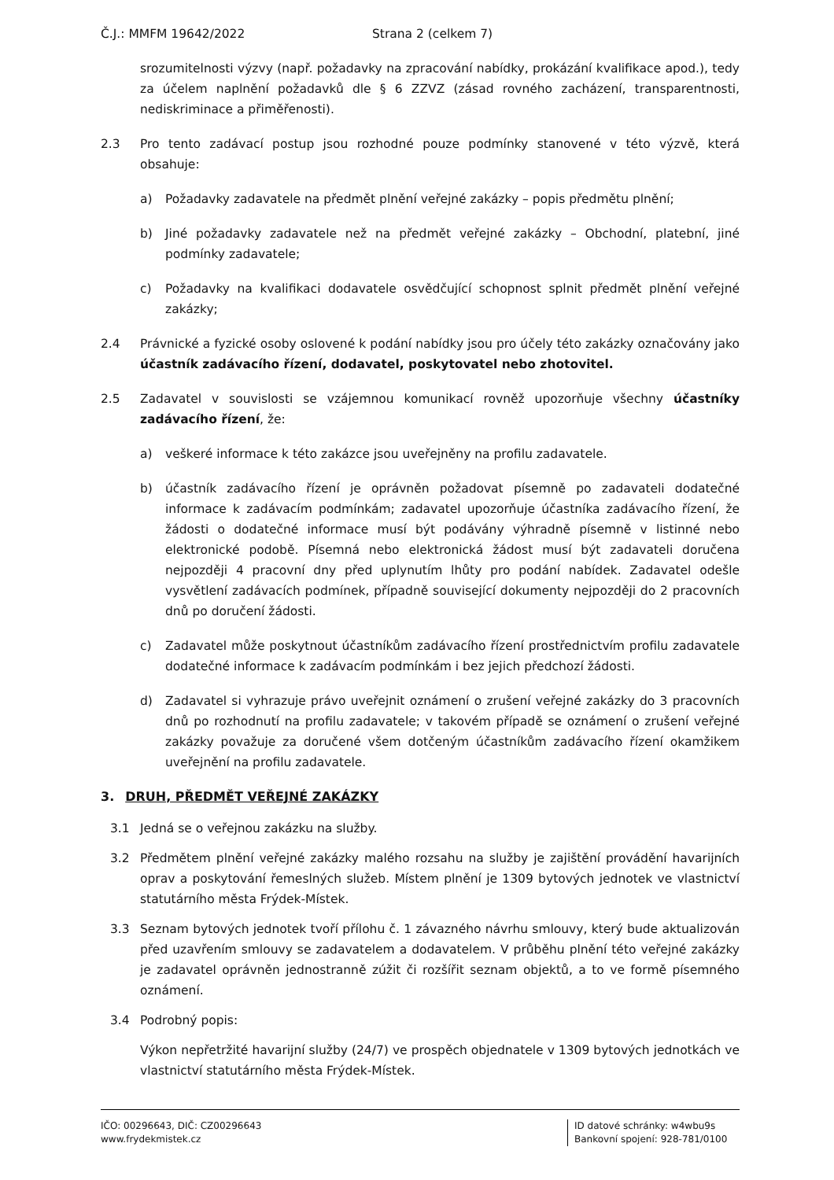Č.J.: MMFM 19642/2022 Strana 2 (celkem 7)
srozumitelnosti výzvy (např. požadavky na zpracování nabídky, prokázání kvalifikace apod.), tedy za účelem naplnění požadavků dle § 6 ZZVZ (zásad rovného zacházení, transparentnosti, nediskriminace a přiměřenosti).
2.3 Pro tento zadávací postup jsou rozhodné pouze podmínky stanovené v této výzvě, která obsahuje:
a) Požadavky zadavatele na předmět plnění veřejné zakázky – popis předmětu plnění;
b) Jiné požadavky zadavatele než na předmět veřejné zakázky – Obchodní, platební, jiné podmínky zadavatele;
c) Požadavky na kvalifikaci dodavatele osvědčující schopnost splnit předmět plnění veřejné zakázky;
2.4 Právnické a fyzické osoby oslovené k podání nabídky jsou pro účely této zakázky označovány jako účastník zadávacího řízení, dodavatel, poskytovatel nebo zhotovitel.
2.5 Zadavatel v souvislosti se vzájemnou komunikací rovněž upozorňuje všechny účastníky zadávacího řízení, že:
a) veškeré informace k této zakázce jsou uveřejněny na profilu zadavatele.
b) účastník zadávacího řízení je oprávněn požadovat písemně po zadavateli dodatečné informace k zadávacím podmínkám; zadavatel upozorňuje účastníka zadávacího řízení, že žádosti o dodatečné informace musí být podávány výhradně písemně v listinné nebo elektronické podobě. Písemná nebo elektronická žádost musí být zadavateli doručena nejpozději 4 pracovní dny před uplynutím lhůty pro podání nabídek. Zadavatel odešle vysvětlení zadávacích podmínek, případně související dokumenty nejpozději do 2 pracovních dnů po doručení žádosti.
c) Zadavatel může poskytnout účastníkům zadávacího řízení prostřednictvím profilu zadavatele dodatečné informace k zadávacím podmínkám i bez jejich předchozí žádosti.
d) Zadavatel si vyhrazuje právo uveřejnit oznámení o zrušení veřejné zakázky do 3 pracovních dnů po rozhodnutí na profilu zadavatele; v takovém případě se oznámení o zrušení veřejné zakázky považuje za doručené všem dotčeným účastníkům zadávacího řízení okamžikem uveřejnění na profilu zadavatele.
3. DRUH, PŘEDMĚT VEŘEJNÉ ZAKÁZKY
3.1 Jedná se o veřejnou zakázku na služby.
3.2 Předmětem plnění veřejné zakázky malého rozsahu na služby je zajištění provádění havarijních oprav a poskytování řemeslných služeb. Místem plnění je 1309 bytových jednotek ve vlastnictví statutárního města Frýdek-Místek.
3.3 Seznam bytových jednotek tvoří přílohu č. 1 závazného návrhu smlouvy, který bude aktualizován před uzavřením smlouvy se zadavatelem a dodavatelem. V průběhu plnění této veřejné zakázky je zadavatel oprávněn jednostranně zúžit či rozšířit seznam objektů, a to ve formě písemného oznámení.
3.4 Podrobný popis:
Výkon nepřetržité havarijní služby (24/7) ve prospěch objednatele v 1309 bytových jednotkách ve vlastnictví statutárního města Frýdek-Místek.
IČO: 00296643, DIČ: CZ00296643
www.frydekmistek.cz
ID datové schránky: w4wbu9s
Bankovní spojení: 928-781/0100